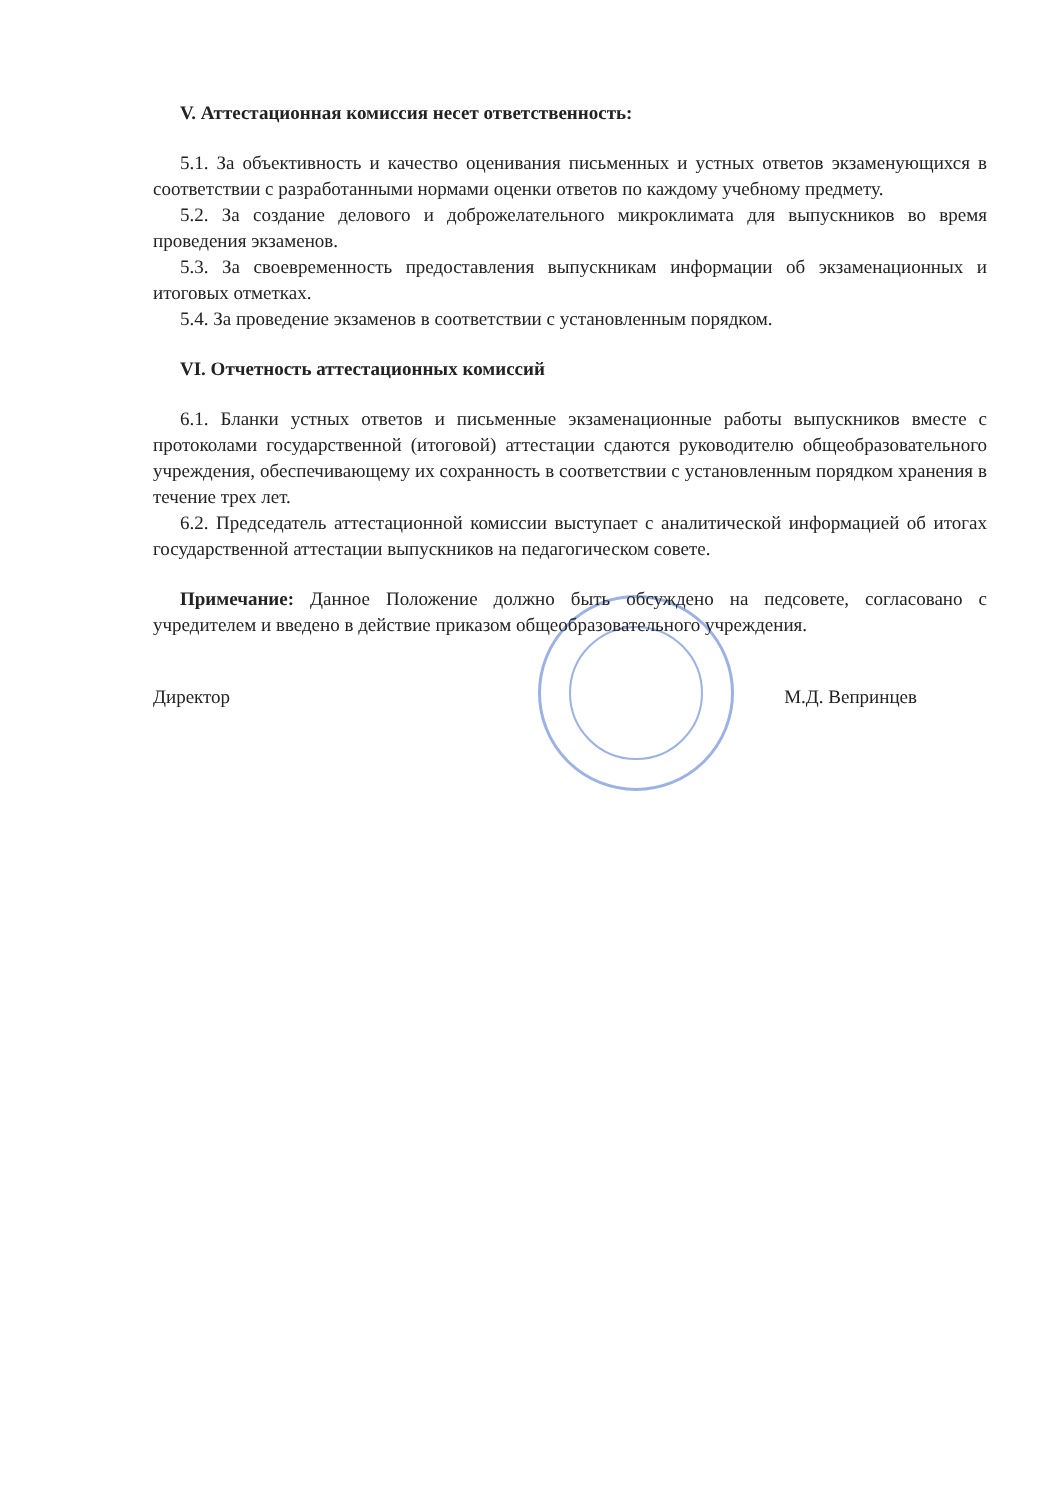V. Аттестационная комиссия несет ответственность:
5.1. За объективность и качество оценивания письменных и устных ответов экзаменующихся в соответствии с разработанными нормами оценки ответов по каждому учебному предмету.
5.2. За создание делового и доброжелательного микроклимата для выпускников во время проведения экзаменов.
5.3. За своевременность предоставления выпускникам информации об экзаменационных и итоговых отметках.
5.4. За проведение экзаменов в соответствии с установленным порядком.
VI. Отчетность аттестационных комиссий
6.1. Бланки устных ответов и письменные экзаменационные работы выпускников вместе с протоколами государственной (итоговой) аттестации сдаются руководителю общеобразовательного учреждения, обеспечивающему их сохранность в соответствии с установленным порядком хранения в течение трех лет.
6.2. Председатель аттестационной комиссии выступает с аналитической информацией об итогах государственной аттестации выпускников на педагогическом совете.
Примечание: Данное Положение должно быть обсуждено на педсовете, согласовано с учредителем и введено в действие приказом общеобразовательного учреждения.
Директор М.Д. Вепринцев